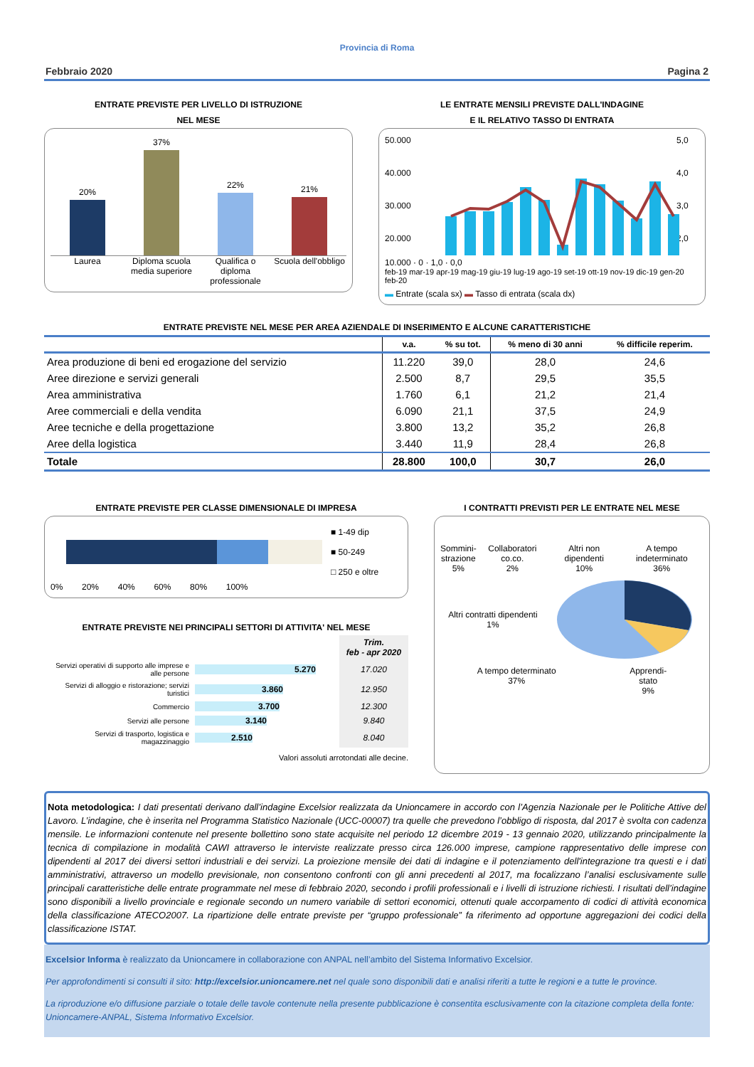Provincia di Roma
Febbraio 2020 Pagina 2
ENTRATE PREVISTE PER LIVELLO DI ISTRUZIONE
NEL MESE
20%
37%
22%
21%
Laurea Diploma scuola media superiore
Qualifica o diploma professionale
Scuola dell'obbligo
LE ENTRATE MENSILI PREVISTE DALL'INDAGINE
E IL RELATIVO TASSO DI ENTRATA
50.000
40.000
30.000
20.000
5,0
4,0
3,0
2,0
10.000 · 0 · 1,0 · 0,0
feb-19 mar-19 apr-19 mag-19 giu-19 lug-19 ago-19 set-19 ott-19 nov-19 dic-19 gen-20 feb-20
▬ Entrate (scala sx) ▬ Tasso di entrata (scala dx)
ENTRATE PREVISTE NEL MESE PER AREA AZIENDALE DI INSERIMENTO E ALCUNE CARATTERISTICHE
| | v.a. | % su tot. | % meno di 30 anni | % difficile reperim. |
| --- | --- | --- | --- | --- |
| Area produzione di beni ed erogazione del servizio | 11.220 | 39,0 | 28,0 | 24,6 |
| Aree direzione e servizi generali | 2.500 | 8,7 | 29,5 | 35,5 |
| Area amministrativa | 1.760 | 6,1 | 21,2 | 21,4 |
| Aree commerciali e della vendita | 6.090 | 21,1 | 37,5 | 24,9 |
| Aree tecniche e della progettazione | 3.800 | 13,2 | 35,2 | 26,8 |
| Aree della logistica | 3.440 | 11,9 | 28,4 | 26,8 |
| Totale | 28.800 | 100,0 | 30,7 | 26,0 |
ENTRATE PREVISTE PER CLASSE DIMENSIONALE DI IMPRESA
■ 1-49 dip
■ 50-249
□ 250 e oltre
0% 20% 40% 60% 80% 100%
ENTRATE PREVISTE NEI PRINCIPALI SETTORI DI ATTIVITA' NEL MESE
| | | Trim. feb - apr 2020 |
| --- | --- | --- |
| Servizi operativi di supporto alle imprese e alle persone | 5.270 | 17.020 |
| Servizi di alloggio e ristorazione; servizi turistici | 3.860 | 12.950 |
| Commercio | 3.700 | 12.300 |
| Servizi alle persone | 3.140 | 9.840 |
| Servizi di trasporto, logistica e magazzinaggio | 2.510 | 8.040 |
Valori assoluti arrotondati alle decine.
I CONTRATTI PREVISTI PER LE ENTRATE NEL MESE
Sommini-
strazione
5%
Collaboratori co.co.
2%
Altri non dipendenti
10%
A tempo indeterminato
36%
Altri contratti dipendenti
1%
A tempo determinato
37%
Apprendi-
stato
9%
Nota metodologica: I dati presentati derivano dall’indagine Excelsior realizzata da Unioncamere in accordo con l’Agenzia Nazionale per le Politiche Attive del Lavoro. L’indagine, che è inserita nel Programma Statistico Nazionale (UCC-00007) tra quelle che prevedono l’obbligo di risposta, dal 2017 è svolta con cadenza mensile. Le informazioni contenute nel presente bollettino sono state acquisite nel periodo 12 dicembre 2019 - 13 gennaio 2020, utilizzando principalmente la tecnica di compilazione in modalità CAWI attraverso le interviste realizzate presso circa 126.000 imprese, campione rappresentativo delle imprese con dipendenti al 2017 dei diversi settori industriali e dei servizi. La proiezione mensile dei dati di indagine e il potenziamento dell'integrazione tra questi e i dati amministrativi, attraverso un modello previsionale, non consentono confronti con gli anni precedenti al 2017, ma focalizzano l’analisi esclusivamente sulle principali caratteristiche delle entrate programmate nel mese di febbraio 2020, secondo i profili professionali e i livelli di istruzione richiesti. I risultati dell’indagine sono disponibili a livello provinciale e regionale secondo un numero variabile di settori economici, ottenuti quale accorpamento di codici di attività economica della classificazione ATECO2007. La ripartizione delle entrate previste per “gruppo professionale” fa riferimento ad opportune aggregazioni dei codici della classificazione ISTAT.
Excelsior Informa è realizzato da Unioncamere in collaborazione con ANPAL nell’ambito del Sistema Informativo Excelsior.
Per approfondimenti si consulti il sito: http://excelsior.unioncamere.net nel quale sono disponibili dati e analisi riferiti a tutte le regioni e a tutte le province.
La riproduzione e/o diffusione parziale o totale delle tavole contenute nella presente pubblicazione è consentita esclusivamente con la citazione completa della fonte: Unioncamere-ANPAL, Sistema Informativo Excelsior.